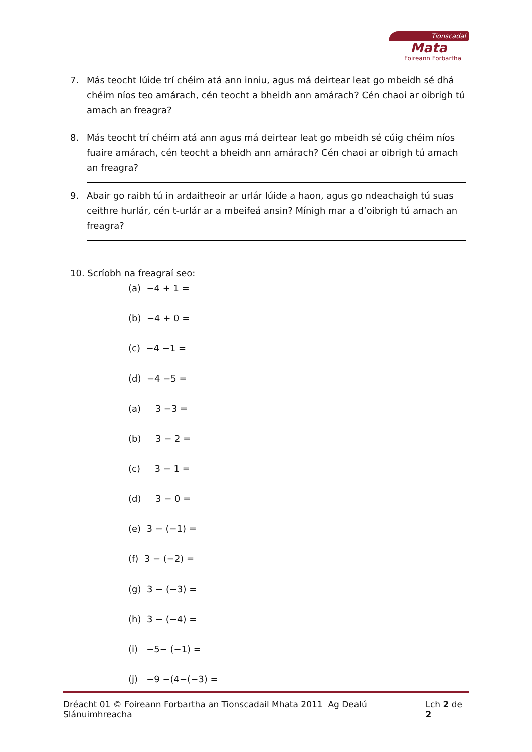Tionscadal
Mata
Foireann Forbartha
7. Más teocht lúide trí chéim atá ann inniu, agus má deirtear leat go mbeidh sé dhá chéim níos teo amárach, cén teocht a bheidh ann amárach? Cén chaoi ar oibrigh tú amach an freagra?
8. Más teocht trí chéim atá ann agus má deirtear leat go mbeidh sé cúig chéim níos fuaire amárach, cén teocht a bheidh ann amárach? Cén chaoi ar oibrigh tú amach an freagra?
9. Abair go raibh tú in ardaitheoir ar urlár lúide a haon, agus go ndeachaigh tú suas ceithre hurlár, cén t-urlár ar a mbeifeá ansin? Mínigh mar a d’oibrigh tú amach an freagra?
10. Scríobh na freagraí seo:
(a) −4 + 1 =
(b) −4 + 0 =
(c) −4 −1 =
(d) −4 −5 =
(a) 3 −3 =
(b) 3 − 2 =
(c) 3 − 1 =
(d) 3 − 0 =
(e) 3 − (−1) =
(f) 3 − (−2) =
(g) 3 − (−3) =
(h) 3 − (−4) =
(i) −5− (−1) =
(j) −9 −(4−(−3) =
Dréacht 01 © Foireann Forbartha an Tionscadail Mhata 2011 Ag Dealú Slánuimhreacha Lch 2 de 2